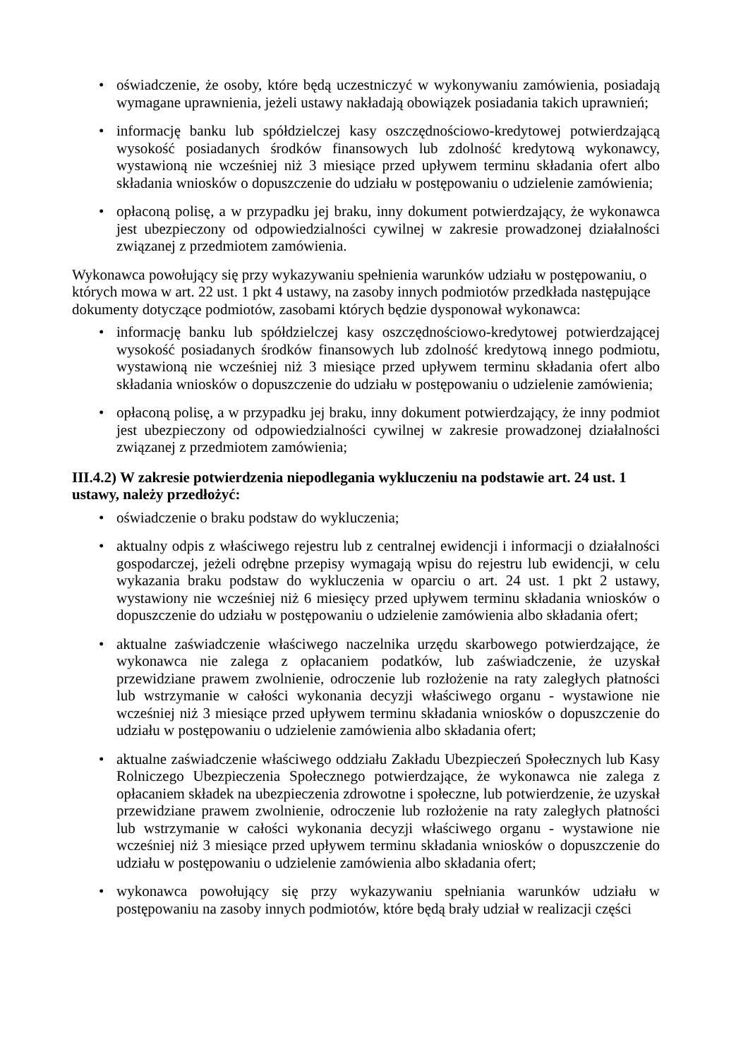• oświadczenie, że osoby, które będą uczestniczyć w wykonywaniu zamówienia, posiadają wymagane uprawnienia, jeżeli ustawy nakładają obowiązek posiadania takich uprawnień;
• informację banku lub spółdzielczej kasy oszczędnościowo-kredytowej potwierdzającą wysokość posiadanych środków finansowych lub zdolność kredytową wykonawcy, wystawioną nie wcześniej niż 3 miesiące przed upływem terminu składania ofert albo składania wniosków o dopuszczenie do udziału w postępowaniu o udzielenie zamówienia;
• opłaconą polisę, a w przypadku jej braku, inny dokument potwierdzający, że wykonawca jest ubezpieczony od odpowiedzialności cywilnej w zakresie prowadzonej działalności związanej z przedmiotem zamówienia.
Wykonawca powołujący się przy wykazywaniu spełnienia warunków udziału w postępowaniu, o których mowa w art. 22 ust. 1 pkt 4 ustawy, na zasoby innych podmiotów przedkłada następujące dokumenty dotyczące podmiotów, zasobami których będzie dysponował wykonawca:
• informację banku lub spółdzielczej kasy oszczędnościowo-kredytowej potwierdzającej wysokość posiadanych środków finansowych lub zdolność kredytową innego podmiotu, wystawioną nie wcześniej niż 3 miesiące przed upływem terminu składania ofert albo składania wniosków o dopuszczenie do udziału w postępowaniu o udzielenie zamówienia;
• opłaconą polisę, a w przypadku jej braku, inny dokument potwierdzający, że inny podmiot jest ubezpieczony od odpowiedzialności cywilnej w zakresie prowadzonej działalności związanej z przedmiotem zamówienia;
III.4.2) W zakresie potwierdzenia niepodlegania wykluczeniu na podstawie art. 24 ust. 1 ustawy, należy przedłożyć:
• oświadczenie o braku podstaw do wykluczenia;
• aktualny odpis z właściwego rejestru lub z centralnej ewidencji i informacji o działalności gospodarczej, jeżeli odrębne przepisy wymagają wpisu do rejestru lub ewidencji, w celu wykazania braku podstaw do wykluczenia w oparciu o art. 24 ust. 1 pkt 2 ustawy, wystawiony nie wcześniej niż 6 miesięcy przed upływem terminu składania wniosków o dopuszczenie do udziału w postępowaniu o udzielenie zamówienia albo składania ofert;
• aktualne zaświadczenie właściwego naczelnika urzędu skarbowego potwierdzające, że wykonawca nie zalega z opłacaniem podatków, lub zaświadczenie, że uzyskał przewidziane prawem zwolnienie, odroczenie lub rozłożenie na raty zaległych płatności lub wstrzymanie w całości wykonania decyzji właściwego organu - wystawione nie wcześniej niż 3 miesiące przed upływem terminu składania wniosków o dopuszczenie do udziału w postępowaniu o udzielenie zamówienia albo składania ofert;
• aktualne zaświadczenie właściwego oddziału Zakładu Ubezpieczeń Społecznych lub Kasy Rolniczego Ubezpieczenia Społecznego potwierdzające, że wykonawca nie zalega z opłacaniem składek na ubezpieczenia zdrowotne i społeczne, lub potwierdzenie, że uzyskał przewidziane prawem zwolnienie, odroczenie lub rozłożenie na raty zaległych płatności lub wstrzymanie w całości wykonania decyzji właściwego organu - wystawione nie wcześniej niż 3 miesiące przed upływem terminu składania wniosków o dopuszczenie do udziału w postępowaniu o udzielenie zamówienia albo składania ofert;
• wykonawca powołujący się przy wykazywaniu spełniania warunków udziału w postępowaniu na zasoby innych podmiotów, które będą brały udział w realizacji części